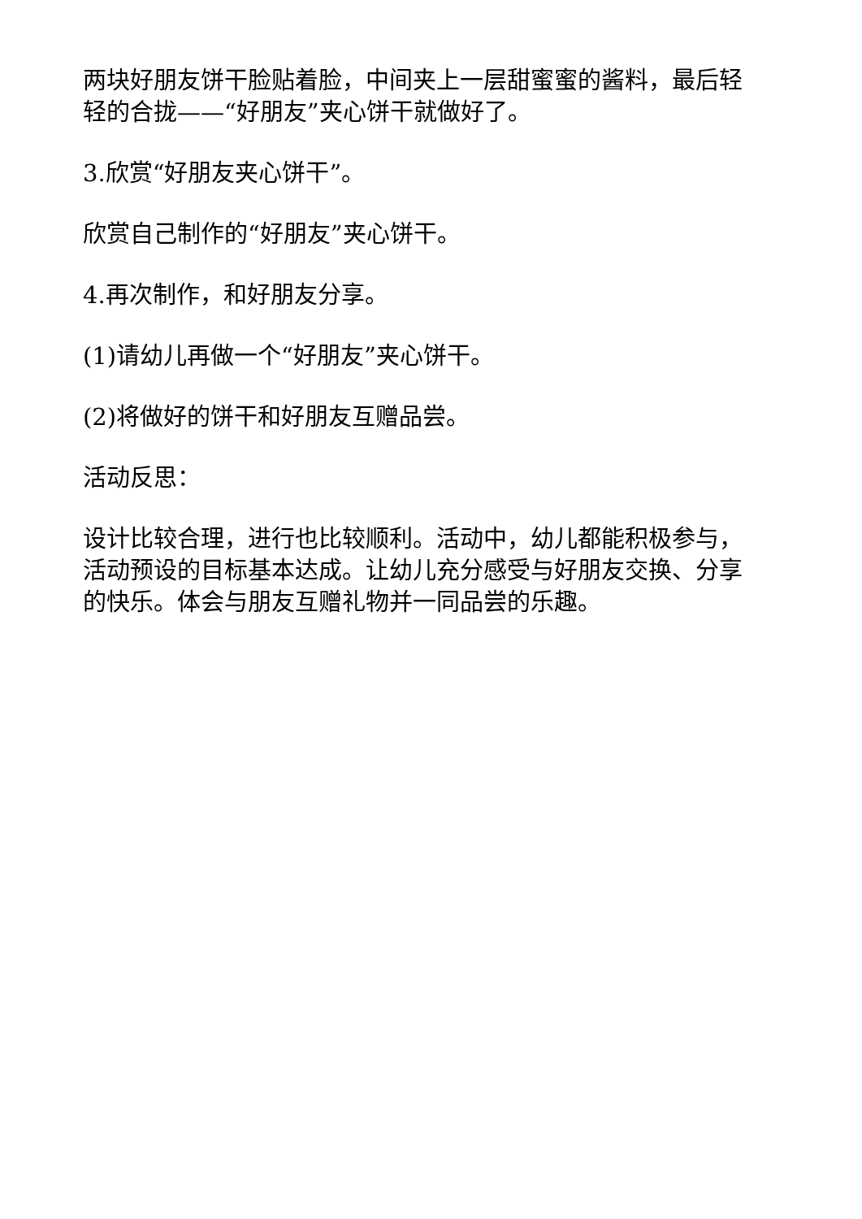两块好朋友饼干脸贴着脸，中间夹上一层甜蜜蜜的酱料，最后轻轻的合拢——“好朋友”夹心饼干就做好了。
3.欣赏“好朋友夹心饼干”。
欣赏自己制作的“好朋友”夹心饼干。
4.再次制作，和好朋友分享。
(1)请幼儿再做一个“好朋友”夹心饼干。
(2)将做好的饼干和好朋友互赠品尝。
活动反思：
设计比较合理，进行也比较顺利。活动中，幼儿都能积极参与，活动预设的目标基本达成。让幼儿充分感受与好朋友交换、分享的快乐。体会与朋友互赠礼物并一同品尝的乐趣。